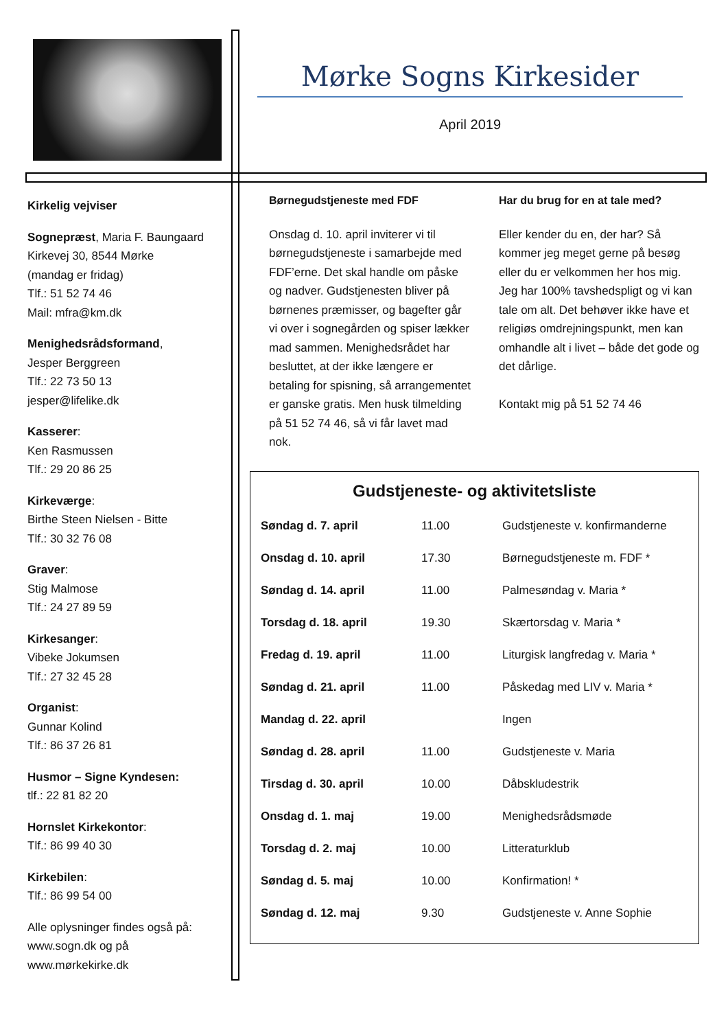Mørke Sogns Kirkesider
April 2019
Kirkelig vejviser
Sognepræst, Maria F. Baungaard
Kirkevej 30, 8544 Mørke
(mandag er fridag)
Tlf.: 51 52 74 46
Mail: mfra@km.dk
Menighedsrådsformand,
Jesper Berggreen
Tlf.: 22 73 50 13
jesper@lifelike.dk
Kasserer:
Ken Rasmussen
Tlf.: 29 20 86 25
Kirkeværge:
Birthe Steen Nielsen - Bitte
Tlf.: 30 32 76 08
Graver:
Stig Malmose
Tlf.: 24 27 89 59
Kirkesanger:
Vibeke Jokumsen
Tlf.: 27 32 45 28
Organist:
Gunnar Kolind
Tlf.: 86 37 26 81
Husmor – Signe Kyndesen:
tlf.: 22 81 82 20
Hornslet Kirkekontor:
Tlf.: 86 99 40 30
Kirkebilen:
Tlf.: 86 99 54 00
Alle oplysninger findes også på:
www.sogn.dk og på
www.mørkekirke.dk
Børnegudstjeneste med FDF
Onsdag d. 10. april inviterer vi til børnegudstjeneste i samarbejde med FDF’erne. Det skal handle om påske og nadver. Gudstjenesten bliver på børnenes præmisser, og bagefter går vi over i sognegården og spiser lækker mad sammen. Menighedsrådet har besluttet, at der ikke længere er betaling for spisning, så arrangementet er ganske gratis. Men husk tilmelding på 51 52 74 46, så vi får lavet mad nok.
Har du brug for en at tale med?
Eller kender du en, der har? Så kommer jeg meget gerne på besøg eller du er velkommen her hos mig. Jeg har 100% tavshedspligt og vi kan tale om alt. Det behøver ikke have et religiøs omdrejningspunkt, men kan omhandle alt i livet – både det gode og det dårlige.
Kontakt mig på 51 52 74 46
Gudstjeneste- og aktivitetsliste
| Søndag d. 7. april | 11.00 | Gudstjeneste v. konfirmanderne |
| Onsdag d. 10. april | 17.30 | Børnegudstjeneste m. FDF * |
| Søndag d. 14. april | 11.00 | Palmesøndag v. Maria * |
| Torsdag d. 18. april | 19.30 | Skærtorsdag v. Maria * |
| Fredag d. 19. april | 11.00 | Liturgisk langfredag v. Maria * |
| Søndag d. 21. april | 11.00 | Påskedag med LIV v. Maria * |
| Mandag d. 22. april | | Ingen |
| Søndag d. 28. april | 11.00 | Gudstjeneste v. Maria |
| Tirsdag d. 30. april | 10.00 | Dåbskludestrik |
| Onsdag d. 1. maj | 19.00 | Menighedsrådsmøde |
| Torsdag d. 2. maj | 10.00 | Litteraturklub |
| Søndag d. 5. maj | 10.00 | Konfirmation! * |
| Søndag d. 12. maj | 9.30 | Gudstjeneste v. Anne Sophie |